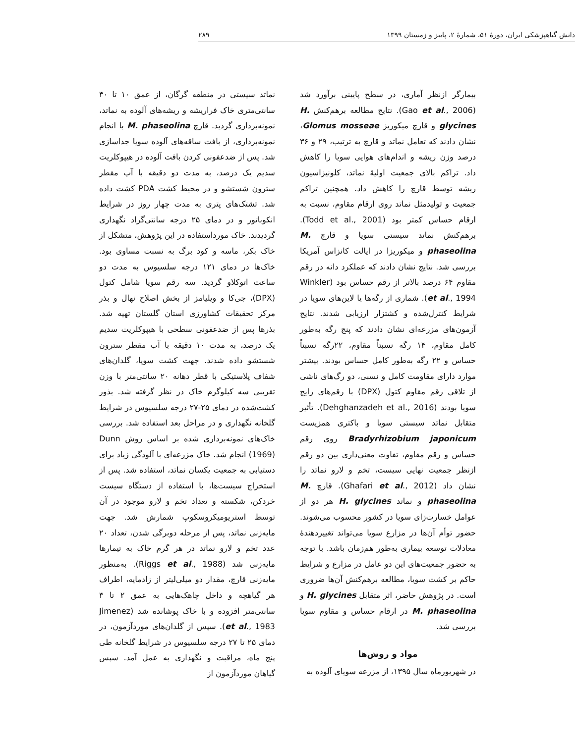دانش گیاهپزشکی ایران، دورهٔ ۵۱، شمارهٔ ۲، پاییز و زمستان ۱۳۹۹ ۲۸۹
بیمارگر ازنظر آماری، در سطح پایینی برآورد شد (Gao et al., 2006). نتایج مطالعه برهم‌کنش H. glycines و قارچ میکوریز Glomus mosseae، نشان دادند که تعامل نماتد و قارچ به ترتیب، ۲۹ و ۳۶ درصد وزن ریشه و اندام‌های هوایی سویا را کاهش داد. تراکم بالای جمعیت اولیهٔ نماتد، کلونیزاسیون ریشه توسط قارچ را کاهش داد. همچنین تراکم جمعیت و تولیدمثل نماتد روی ارقام مقاوم، نسبت به ارقام حساس کمتر بود (Todd et al., 2001). برهم‌کنش نماتد سیستی سویا و قارچ M. phaseolina و میکوریزا در ایالت کانزاس آمریکا بررسی شد. نتایج نشان دادند که عملکرد دانه در رقم مقاوم ۶۴ درصد بالاتر از رقم حساس بود (Winkler et al., 1994). شماری از رگه‌ها یا لاین‌های سویا در شرایط کنترل‌شده و کشتزار ارزیابی شدند. نتایج آزمون‌های مزرعه‌ای نشان دادند که پنج رگه به‌طور کامل مقاوم، ۱۴ رگه نسبتاً مقاوم، ۲۲رگه نسبتاً حساس و ۲۲ رگه به‌طور کامل حساس بودند. بیشتر موارد دارای مقاومت کامل و نسبی، دو رگ‌های ناشی از تلاقی رقم مقاوم کتول (DPX) با رقم‌های رایج سویا بودند (Dehghanzadeh et al., 2016). تأثیر متقابل نماتد سیستی سویا و باکتری همزیست Bradyrhizobium japonicum روی رقم حساس و رقم مقاوم، تفاوت معنی‌داری بین دو رقم ازنظر جمعیت نهایی سیست، تخم و لارو نماتد را نشان داد (Ghafari et al., 2012). قارچ M. phaseolina و نماتد H. glycines هر دو از عوامل خسارت‌زای سویا در کشور محسوب می‌شوند. حضور توأم آن‌ها در مزارع سویا می‌تواند تغییردهندهٔ معادلات توسعه بیماری به‌طور هم‌زمان باشد. با توجه به حضور جمعیت‌های این دو عامل در مزارع و شرایط حاکم بر کشت سویا، مطالعه برهم‌کنش آن‌ها ضروری است. در پژوهش حاضر، اثر متقابل H. glycines و M. phaseolina در ارقام حساس و مقاوم سویا بررسی شد.
مواد و روش‌ها
در شهریورماه سال ۱۳۹۵، از مزرعه سویای آلوده به
نماتد سیستی در منطقه گرگان، از عمق ۱۰ تا ۳۰ سانتی‌متری خاک فراریشه و ریشه‌های آلوده به نماتد، نمونه‌برداری گردید. قارچ M. phaseolina با انجام نمونه‌برداری، از بافت ساقه‌های آلوده سویا جداسازی شد. پس از ضدعفونی کردن بافت آلوده در هیپوکلریت سدیم یک درصد، به مدت دو دقیقه با آب مقطر سترون شستشو و در محیط کشت PDA کشت داده شد. تشتک‌های پتری به مدت چهار روز در شرایط انکوباتور و در دمای ۲۵ درجه سانتی‌گراد نگهداری گردیدند. خاک مورداستفاده در این پژوهش، متشکل از خاک بکر، ماسه و کود برگ به نسبت مساوی بود. خاک‌ها در دمای ۱۲۱ درجه سلسیوس به مدت دو ساعت اتوکلاو گردید. سه رقم سویا شامل کتول (DPX)، جی‌کا و ویلیامز از بخش اصلاح نهال و بذر مرکز تحقیقات کشاورزی استان گلستان تهیه شد. بذرها پس از ضدعفونی سطحی با هیپوکلریت سدیم یک درصد، به مدت ۱۰ دقیقه با آب مقطر سترون شستشو داده شدند. جهت کشت سویا، گلدان‌های شفاف پلاستیکی با قطر دهانه ۲۰ سانتی‌متر با وزن تقریبی سه کیلوگرم خاک در نظر گرفته شد. بذور کشت‌شده در دمای ۲۵-۲۷ درجه سلسیوس در شرایط گلخانه نگهداری و در مراحل بعد استفاده شد. بررسی خاک‌های نمونه‌برداری شده بر اساس روش Dunn (1969) انجام شد. خاک مزرعه‌ای با آلودگی زیاد برای دستیابی به جمعیت یکسان نماتد، استفاده شد. پس از استخراج سیست‌ها، با استفاده از دستگاه سیست خردکن، شکسته و تعداد تخم و لارو موجود در آن توسط استریومیکروسکوپ شمارش شد. جهت مایه‌زنی نماتد، پس از مرحله دوبرگی شدن، تعداد ۲۰ عدد تخم و لارو نماتد در هر گرم خاک به تیمارها مایه‌زنی شد (Riggs et al., 1988). به‌منظور مایه‌زنی قارچ، مقدار دو میلی‌لیتر از زادمایه، اطراف هر گیاهچه و داخل چاهک‌هایی به عمق ۲ تا ۳ سانتی‌متر افزوده و با خاک پوشانده شد (Jimenez et al., 1983). سپس از گلدان‌های موردآزمون، در دمای ۲۵ تا ۲۷ درجه سلسیوس در شرایط گلخانه طی پنج ماه، مراقبت و نگهداری به عمل آمد. سپس گیاهان موردآزمون از